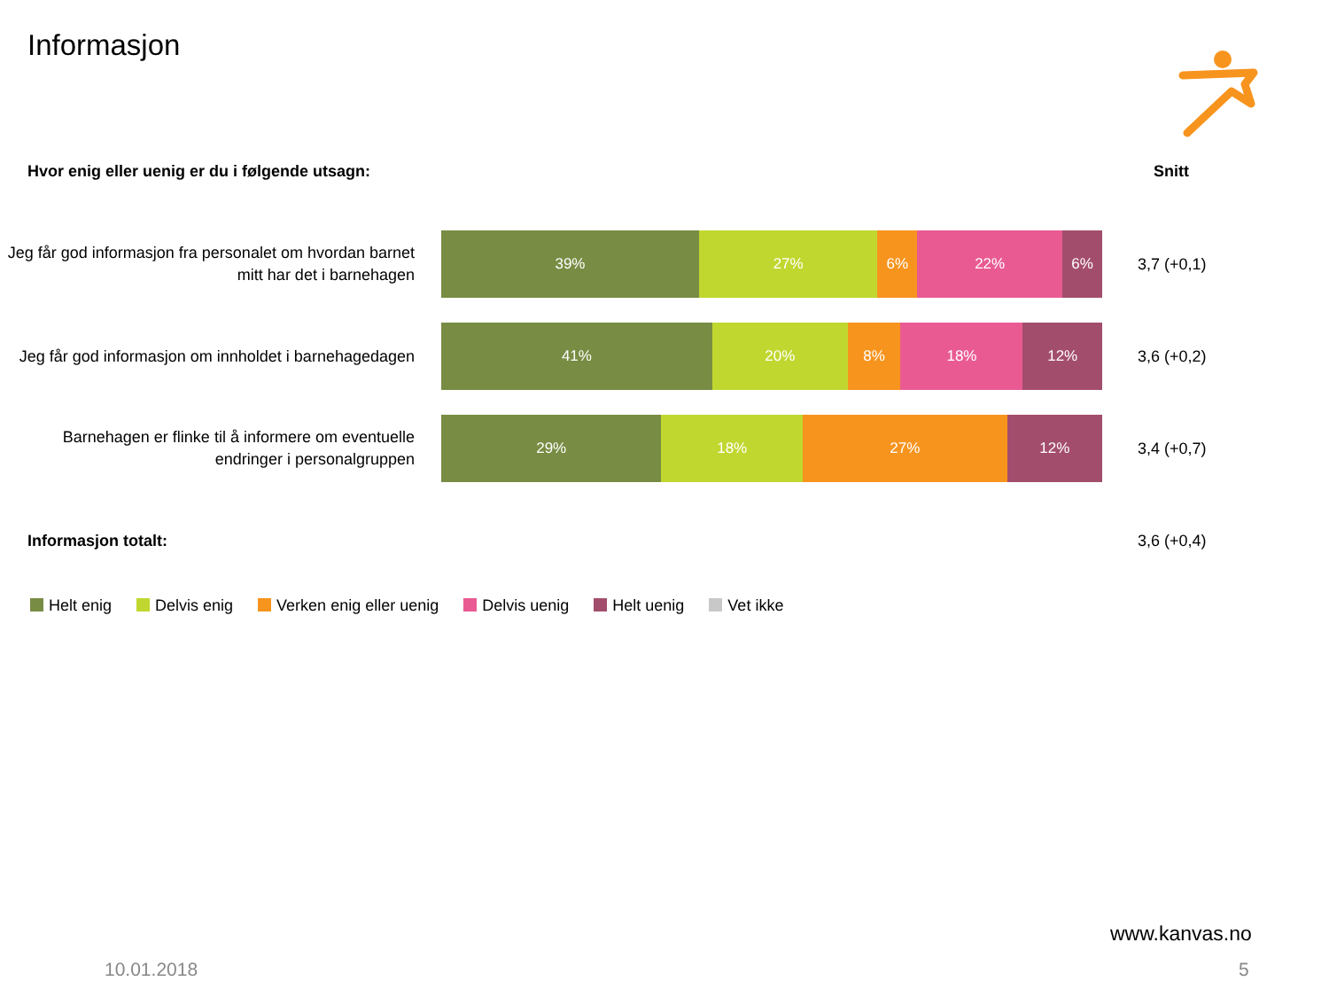Informasjon
Hvor enig eller uenig er du i følgende utsagn:
Snitt
Jeg får god informasjon fra personalet om hvordan barnet mitt har det i barnehagen
39% 27% 6% 22% 6%
3,7 (+0,1)
Jeg får god informasjon om innholdet i barnehagedagen
41% 20% 8% 18% 12%
3,6 (+0,2)
Barnehagen er flinke til å informere om eventuelle endringer i personalgruppen
29% 18% 27% 12%
3,4 (+0,7)
Informasjon totalt: 3,6 (+0,4)
Helt enig Delvis enig Verken enig eller uenig Delvis uenig Helt uenig Vet ikke
www.kanvas.no
10.01.2018 5